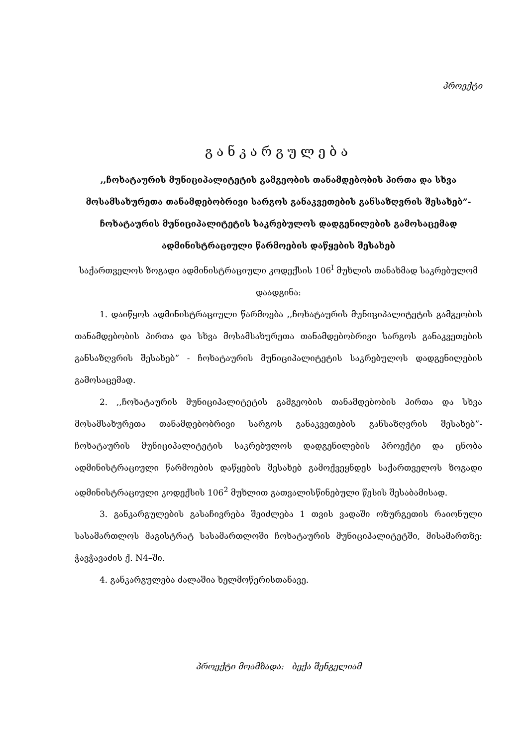პროექტი
განკარგულება
,,ჩოხატაურის მუნიციპალიტეტის გამგეობის თანამდებობის პირთა და სხვა მოსამსახურეთა თანამდებობრივი სარგოს განაკვეთების განსაზღვრის შესახებ”- ჩოხატაურის მუნიციპალიტეტის საკრებულოს დადგენილების გამოსაცემად ადმინისტრაციული წარმოების დაწყების შესახებ
საქართველოს ზოგადი ადმინისტრაციული კოდექსის 106<sup>I</sup> მუხლის თანახმად საკრებულომ დაადგინა:
1. დაიწყოს ადმინისტრაციული წარმოება ,,ჩოხატაურის მუნიციპალიტეტის გამგეობის თანამდებობის პირთა და სხვა მოსამსახურეთა თანამდებობრივი სარგოს განაკვეთების განსაზღვრის შესახებ” - ჩოხატაურის მუნიციპალიტეტის საკრებულოს დადგენილების გამოსაცემად.
2. ,,ჩოხატაურის მუნიციპალიტეტის გამგეობის თანამდებობის პირთა და სხვა მოსამსახურეთა თანამდებობრივი სარგოს განაკვეთების განსაზღვრის შესახებ”- ჩოხატაურის მუნიციპალიტეტის საკრებულოს დადგენილების პროექტი და ცნობა ადმინისტრაციული წარმოების დაწყების შესახებ გამოქვეყნდეს საქართველოს ზოგადი ადმინისტრაციული კოდექსის 106<sup>2</sup> მუხლით გათვალისწინებული წესის შესაბამისად.
3. განკარგულების გასაჩივრება შეიძლება 1 თვის ვადაში ოზურგეთის რაიონული სასამართლოს მაგისტრატ სასამართლოში ჩოხატაურის მუნიციპალიტეტში, მისამართზე: ჭავჭავაძის ქ. N4–ში.
4. განკარგულება ძალაშია ხელმოწერისთანავე.
პროექტი მოამზადა: ბექა შენგელიამ